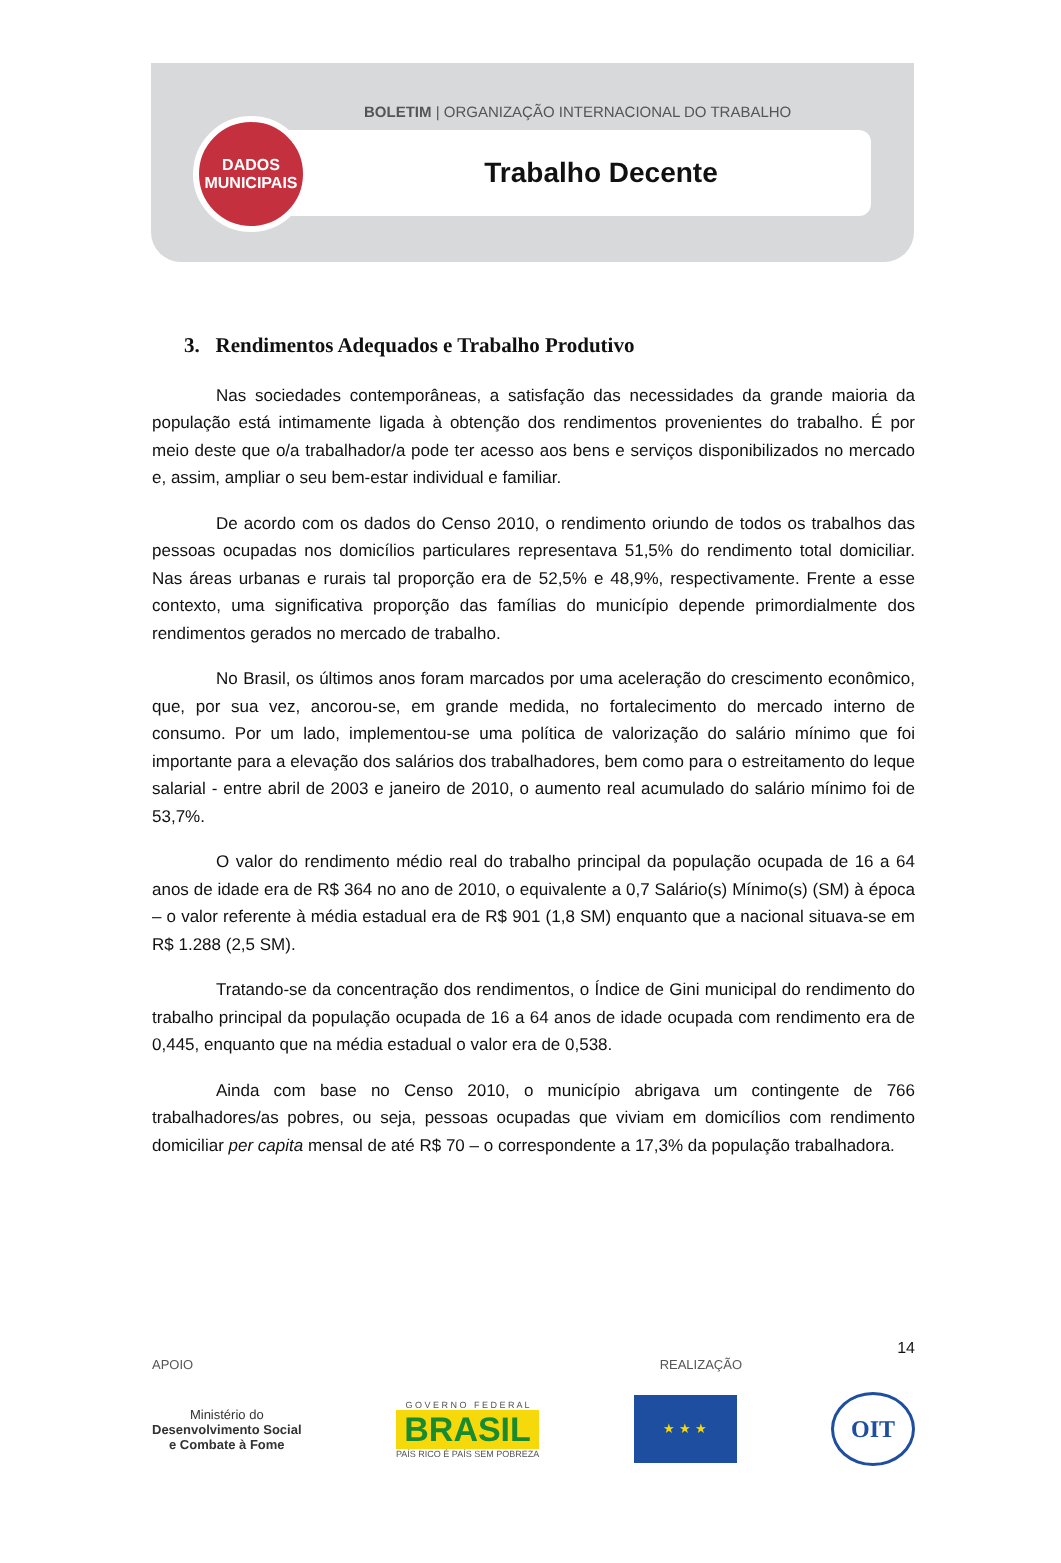BOLETIM | ORGANIZAÇÃO INTERNACIONAL DO TRABALHO
Trabalho Decente
DADOS
MUNICIPAIS
3. Rendimentos Adequados e Trabalho Produtivo
Nas sociedades contemporâneas, a satisfação das necessidades da grande maioria da população está intimamente ligada à obtenção dos rendimentos provenientes do trabalho. É por meio deste que o/a trabalhador/a pode ter acesso aos bens e serviços disponibilizados no mercado e, assim, ampliar o seu bem-estar individual e familiar.
De acordo com os dados do Censo 2010, o rendimento oriundo de todos os trabalhos das pessoas ocupadas nos domicílios particulares representava 51,5% do rendimento total domiciliar. Nas áreas urbanas e rurais tal proporção era de 52,5% e 48,9%, respectivamente. Frente a esse contexto, uma significativa proporção das famílias do município depende primordialmente dos rendimentos gerados no mercado de trabalho.
No Brasil, os últimos anos foram marcados por uma aceleração do crescimento econômico, que, por sua vez, ancorou-se, em grande medida, no fortalecimento do mercado interno de consumo. Por um lado, implementou-se uma política de valorização do salário mínimo que foi importante para a elevação dos salários dos trabalhadores, bem como para o estreitamento do leque salarial - entre abril de 2003 e janeiro de 2010, o aumento real acumulado do salário mínimo foi de 53,7%.
O valor do rendimento médio real do trabalho principal da população ocupada de 16 a 64 anos de idade era de R$ 364 no ano de 2010, o equivalente a 0,7 Salário(s) Mínimo(s) (SM) à época – o valor referente à média estadual era de R$ 901 (1,8 SM) enquanto que a nacional situava-se em R$ 1.288 (2,5 SM).
Tratando-se da concentração dos rendimentos, o Índice de Gini municipal do rendimento do trabalho principal da população ocupada de 16 a 64 anos de idade ocupada com rendimento era de 0,445, enquanto que na média estadual o valor era de 0,538.
Ainda com base no Censo 2010, o município abrigava um contingente de 766 trabalhadores/as pobres, ou seja, pessoas ocupadas que viviam em domicílios com rendimento domiciliar per capita mensal de até R$ 70 – o correspondente a 17,3% da população trabalhadora.
14
APOIO REALIZAÇÃO
Ministério do
Desenvolvimento Social
e Combate à Fome
G O V E R N O F E D E R A L
BRASIL
PAÍS RICO É PAÍS SEM POBREZA
★ ★ ★
OIT